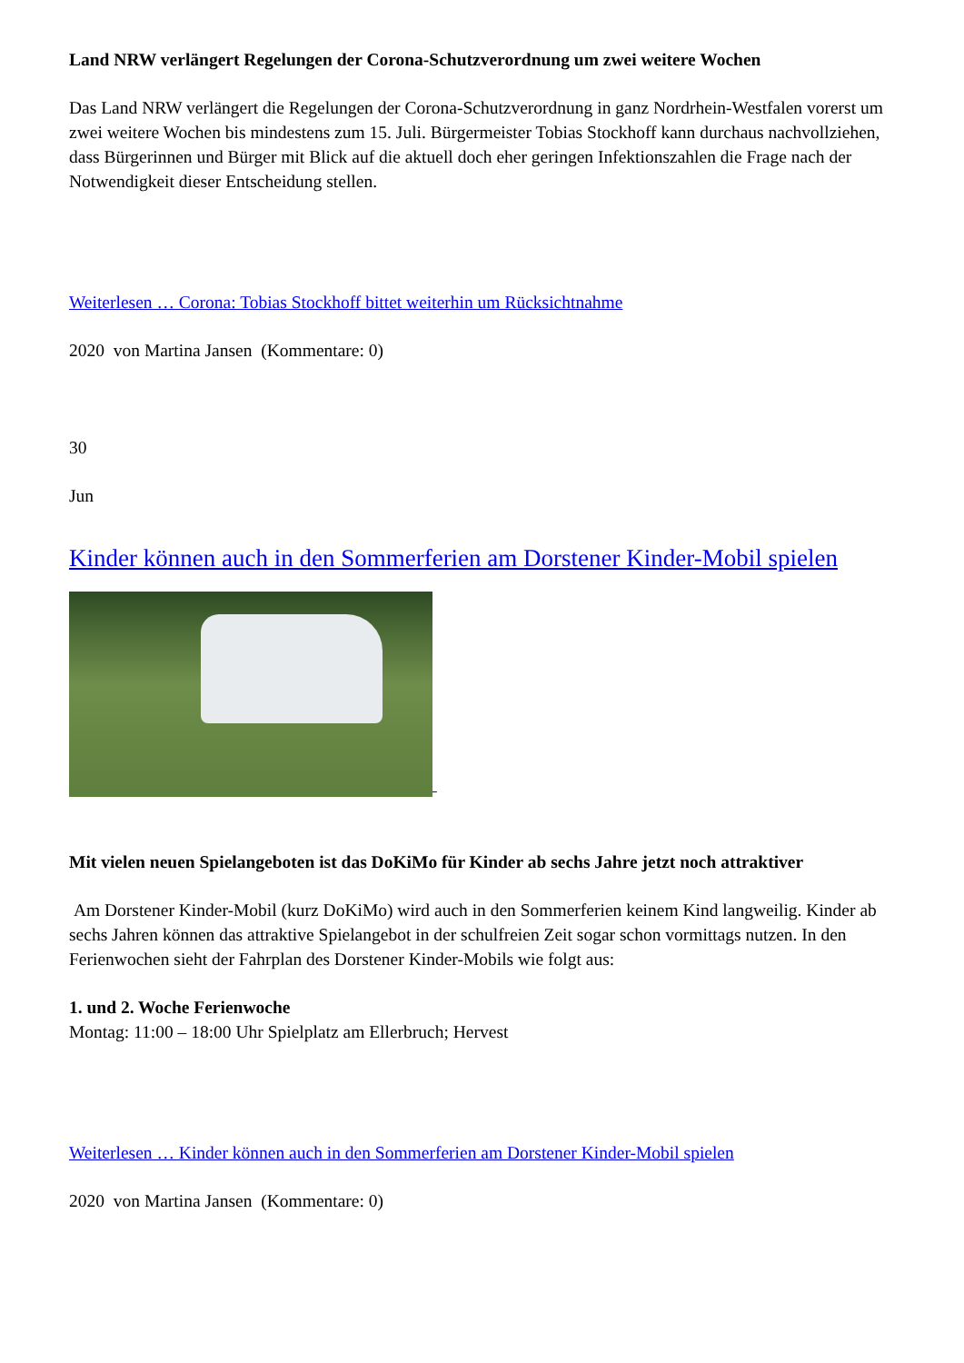Land NRW verlängert Regelungen der Corona-Schutzverordnung um zwei weitere Wochen
Das Land NRW verlängert die Regelungen der Corona-Schutzverordnung in ganz Nordrhein-Westfalen vorerst um zwei weitere Wochen bis mindestens zum 15. Juli. Bürgermeister Tobias Stockhoff kann durchaus nachvollziehen, dass Bürgerinnen und Bürger mit Blick auf die aktuell doch eher geringen Infektionszahlen die Frage nach der Notwendigkeit dieser Entscheidung stellen.
Weiterlesen … Corona: Tobias Stockhoff bittet weiterhin um Rücksichtnahme
2020 von Martina Jansen (Kommentare: 0)
30
Jun
Kinder können auch in den Sommerferien am Dorstener Kinder-Mobil spielen
Mit vielen neuen Spielangeboten ist das DoKiMo für Kinder ab sechs Jahre jetzt noch attraktiver
Am Dorstener Kinder-Mobil (kurz DoKiMo) wird auch in den Sommerferien keinem Kind langweilig. Kinder ab sechs Jahren können das attraktive Spielangebot in der schulfreien Zeit sogar schon vormittags nutzen. In den Ferienwochen sieht der Fahrplan des Dorstener Kinder-Mobils wie folgt aus:
1. und 2. Woche Ferienwoche
Montag: 11:00 – 18:00 Uhr Spielplatz am Ellerbruch; Hervest
Weiterlesen … Kinder können auch in den Sommerferien am Dorstener Kinder-Mobil spielen
2020 von Martina Jansen (Kommentare: 0)